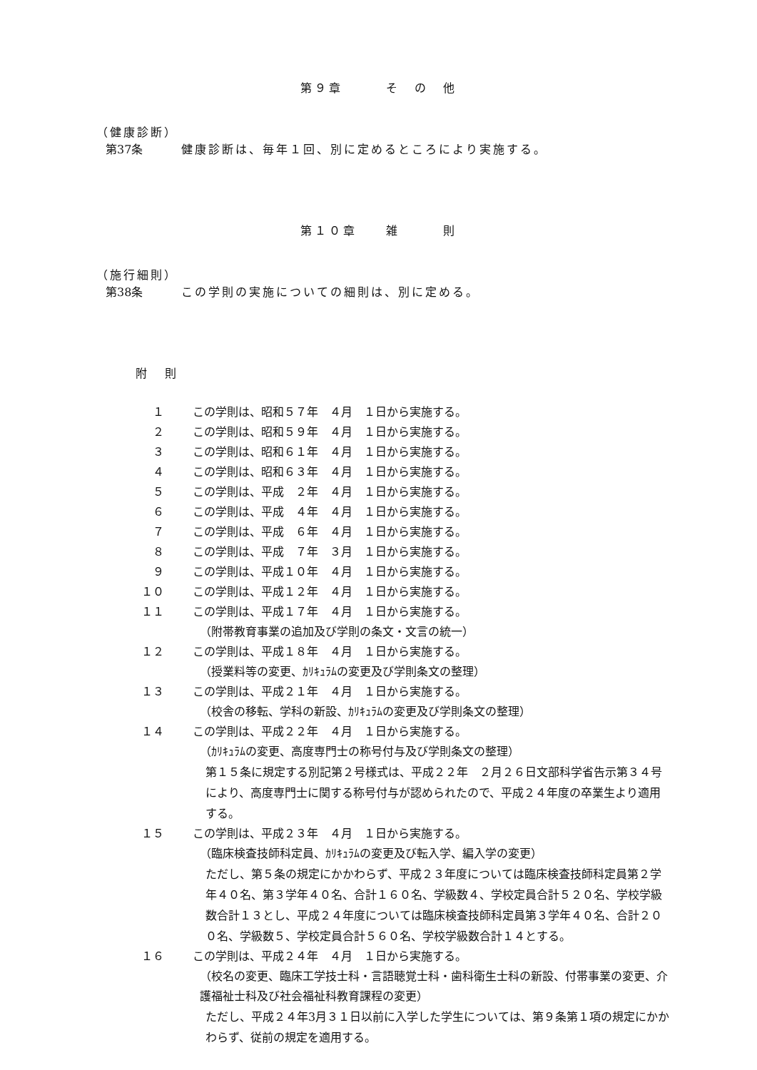第９章　　　そ　の　他
（健康診断）
第37条 健康診断は、毎年１回、別に定めるところにより実施する。
第１０章　　雑　　　則
（施行細則）
第38条 この学則の実施についての細則は、別に定める。
附 則
１ この学則は、昭和５７年　４月　１日から実施する。
２ この学則は、昭和５９年　４月　１日から実施する。
３ この学則は、昭和６１年　４月　１日から実施する。
４ この学則は、昭和６３年　４月　１日から実施する。
５ この学則は、平成　２年　４月　１日から実施する。
６ この学則は、平成　４年　４月　１日から実施する。
７ この学則は、平成　６年　４月　１日から実施する。
８ この学則は、平成　７年　３月　１日から実施する。
９ この学則は、平成１０年　４月　１日から実施する。
１０ この学則は、平成１２年　４月　１日から実施する。
１１ この学則は、平成１７年　４月　１日から実施する。
（附帯教育事業の追加及び学則の条文・文言の統一）
１２ この学則は、平成１８年　４月　１日から実施する。
（授業料等の変更、ｶﾘｷｭﾗﾑの変更及び学則条文の整理）
１３ この学則は、平成２１年　４月　１日から実施する。
（校舎の移転、学科の新設、ｶﾘｷｭﾗﾑの変更及び学則条文の整理）
１４ この学則は、平成２２年　４月　１日から実施する。
（ｶﾘｷｭﾗﾑの変更、高度専門士の称号付与及び学則条文の整理）
第１５条に規定する別記第２号様式は、平成２２年　２月２６日文部科学省告示第３４号により、高度専門士に関する称号付与が認められたので、平成２４年度の卒業生より適用する。
１５ この学則は、平成２３年　４月　１日から実施する。
（臨床検査技師科定員、ｶﾘｷｭﾗﾑの変更及び転入学、編入学の変更）
ただし、第５条の規定にかかわらず、平成２３年度については臨床検査技師科定員第２学年４０名、第３学年４０名、合計１６０名、学級数４、学校定員合計５２０名、学校学級数合計１３とし、平成２４年度については臨床検査技師科定員第３学年４０名、合計２００名、学級数５、学校定員合計５６０名、学校学級数合計１４とする。
１６ この学則は、平成２４年　４月　１日から実施する。
（校名の変更、臨床工学技士科・言語聴覚士科・歯科衛生士科の新設、付帯事業の変更、介護福祉士科及び社会福祉科教育課程の変更）
ただし、平成２４年3月３１日以前に入学した学生については、第９条第１項の規定にかかわらず、従前の規定を適用する。